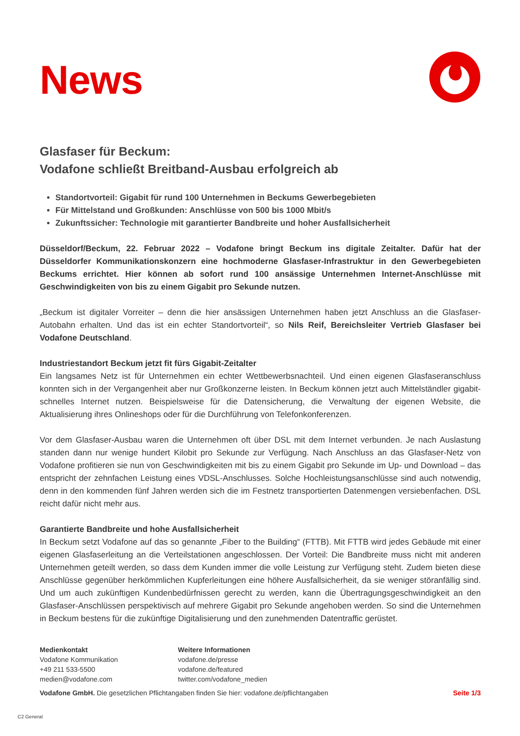News
Glasfaser für Beckum:
Vodafone schließt Breitband-Ausbau erfolgreich ab
Standortvorteil: Gigabit für rund 100 Unternehmen in Beckums Gewerbegebieten
Für Mittelstand und Großkunden: Anschlüsse von 500 bis 1000 Mbit/s
Zukunftssicher: Technologie mit garantierter Bandbreite und hoher Ausfallsicherheit
Düsseldorf/Beckum, 22. Februar 2022 – Vodafone bringt Beckum ins digitale Zeitalter. Dafür hat der Düsseldorfer Kommunikationskonzern eine hochmoderne Glasfaser-Infrastruktur in den Gewerbegebieten Beckums errichtet. Hier können ab sofort rund 100 ansässige Unternehmen Internet-Anschlüsse mit Geschwindigkeiten von bis zu einem Gigabit pro Sekunde nutzen.
„Beckum ist digitaler Vorreiter – denn die hier ansässigen Unternehmen haben jetzt Anschluss an die Glasfaser-Autobahn erhalten. Und das ist ein echter Standortvorteil“, so Nils Reif, Bereichsleiter Vertrieb Glasfaser bei Vodafone Deutschland.
Industriestandort Beckum jetzt fit fürs Gigabit-Zeitalter
Ein langsames Netz ist für Unternehmen ein echter Wettbewerbsnachteil. Und einen eigenen Glasfaseranschluss konnten sich in der Vergangenheit aber nur Großkonzerne leisten. In Beckum können jetzt auch Mittelständler gigabit-schnelles Internet nutzen. Beispielsweise für die Datensicherung, die Verwaltung der eigenen Website, die Aktualisierung ihres Onlineshops oder für die Durchführung von Telefonkonferenzen.
Vor dem Glasfaser-Ausbau waren die Unternehmen oft über DSL mit dem Internet verbunden. Je nach Auslastung standen dann nur wenige hundert Kilobit pro Sekunde zur Verfügung. Nach Anschluss an das Glasfaser-Netz von Vodafone profitieren sie nun von Geschwindigkeiten mit bis zu einem Gigabit pro Sekunde im Up- und Download – das entspricht der zehnfachen Leistung eines VDSL-Anschlusses. Solche Hochleistungsanschlüsse sind auch notwendig, denn in den kommenden fünf Jahren werden sich die im Festnetz transportierten Datenmengen versiebenfachen. DSL reicht dafür nicht mehr aus.
Garantierte Bandbreite und hohe Ausfallsicherheit
In Beckum setzt Vodafone auf das so genannte „Fiber to the Building“ (FTTB). Mit FTTB wird jedes Gebäude mit einer eigenen Glasfaserleitung an die Verteilstationen angeschlossen. Der Vorteil: Die Bandbreite muss nicht mit anderen Unternehmen geteilt werden, so dass dem Kunden immer die volle Leistung zur Verfügung steht. Zudem bieten diese Anschlüsse gegenüber herkömmlichen Kupferleitungen eine höhere Ausfallsicherheit, da sie weniger störanfällig sind. Und um auch zukünftigen Kundenbedürfnissen gerecht zu werden, kann die Übertragungsgeschwindigkeit an den Glasfaser-Anschlüssen perspektivisch auf mehrere Gigabit pro Sekunde angehoben werden. So sind die Unternehmen in Beckum bestens für die zukünftige Digitalisierung und den zunehmenden Datentraffic gerüstet.
Medienkontakt
Vodafone Kommunikation
+49 211 533-5500
medien@vodafone.com
Weitere Informationen
vodafone.de/presse
vodafone.de/featured
twitter.com/vodafone_medien
Vodafone GmbH. Die gesetzlichen Pflichtangaben finden Sie hier: vodafone.de/pflichtangaben Seite 1/3
C2 General